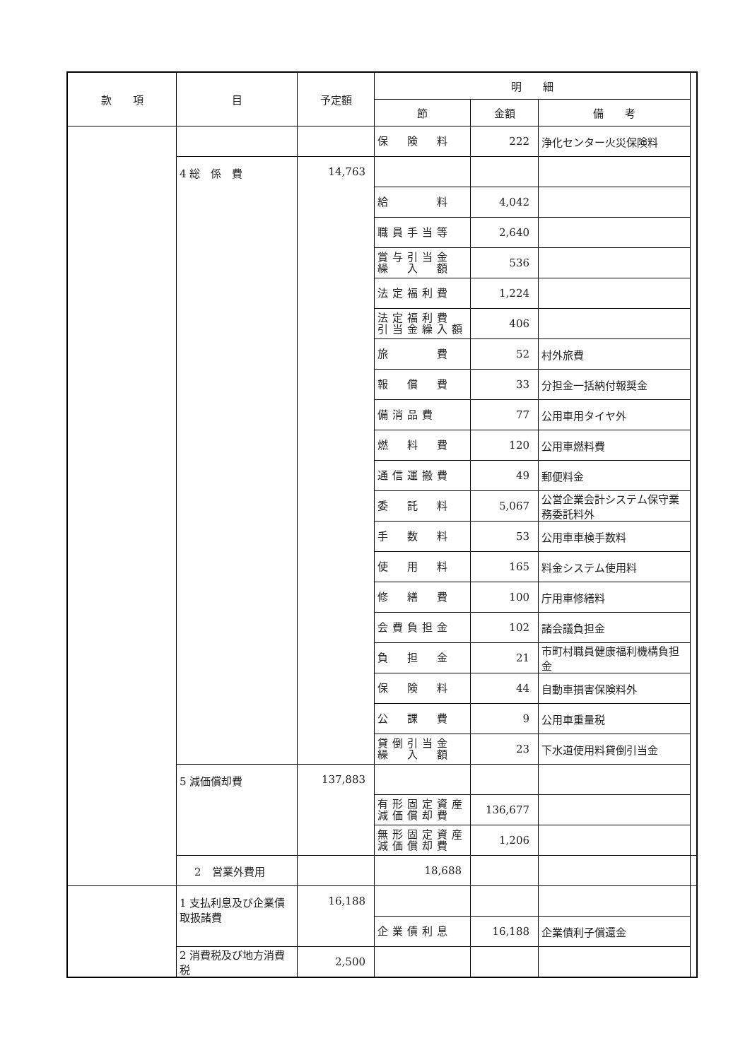| 款 項 | 目 | 予定額 | 明 細 | | | |
| --- | --- | --- | --- | --- | --- | --- |
| | | | 節 | 金額 | 備 考 | |
| | | | 保 険 料 | 222 | 浄化センター火災保険料 | |
| | 4 総 係 費 | 14,763 | | | | |
| | | | 給 料 | 4,042 | | |
| | | | 職員手当等 | 2,640 | | |
| | | | 賞与引当金 繰 入 額 | 536 | | |
| | | | 法定福利費 | 1,224 | | |
| | | | 法定福利費 引当金繰入額 | 406 | | |
| | | | 旅 費 | 52 | 村外旅費 | |
| | | | 報 償 費 | 33 | 分担金一括納付報奨金 | |
| | | | 備消品費 | 77 | 公用車用タイヤ外 | |
| | | | 燃 料 費 | 120 | 公用車燃料費 | |
| | | | 通信運搬費 | 49 | 郵便料金 | |
| | | | 委 託 料 | 5,067 | 公営企業会計システム保守業務委託料外 | |
| | | | 手 数 料 | 53 | 公用車車検手数料 | |
| | | | 使 用 料 | 165 | 料金システム使用料 | |
| | | | 修 繕 費 | 100 | 庁用車修繕料 | |
| | | | 会費負担金 | 102 | 諸会議負担金 | |
| | | | 負 担 金 | 21 | 市町村職員健康福利機構負担金 | |
| | | | 保 険 料 | 44 | 自動車損害保険料外 | |
| | | | 公 課 費 | 9 | 公用車重量税 | |
| | | | 貸倒引当金 繰 入 額 | 23 | 下水道使用料貸倒引当金 | |
| | 5 減価償却費 | 137,883 | | | | |
| | | | 有形固定資産 減価償却費 | 136,677 | | |
| | | | 無形固定資産 減価償却費 | 1,206 | | |
| | 2 営業外費用 | | 18,688 | | | |
| | 1 支払利息及び企業債取扱諸費 | 16,188 | | | | |
| | | | 企業債利息 | 16,188 | 企業債利子償還金 | |
| | 2 消費税及び地方消費税 | 2,500 | | | | |